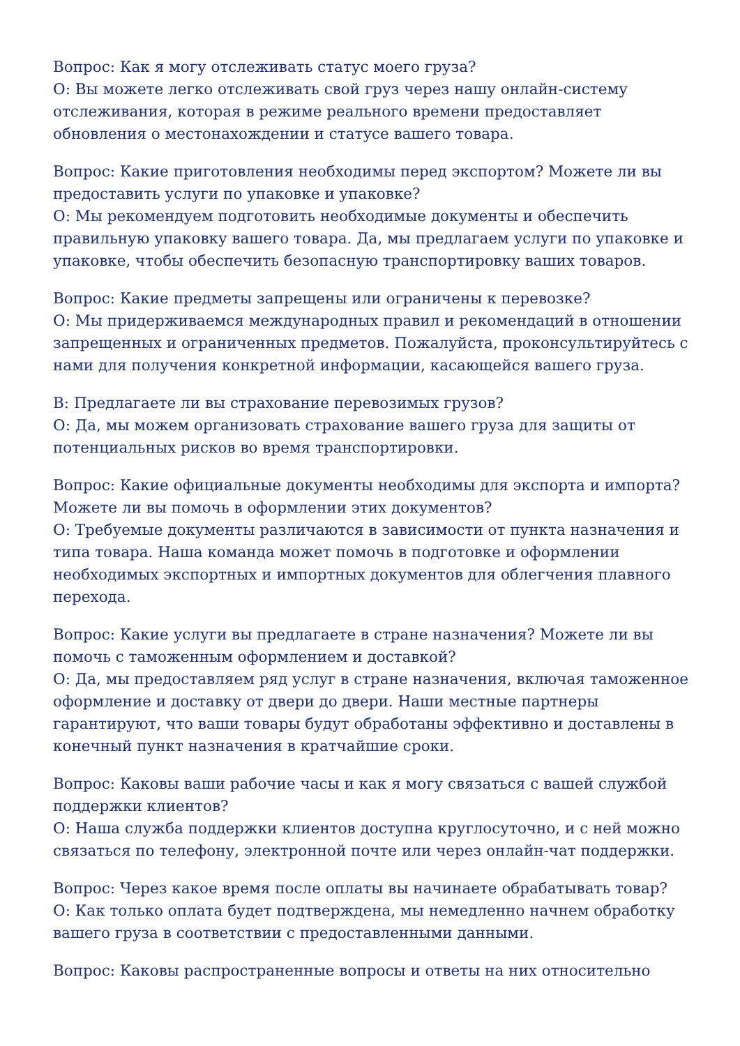Вопрос: Как я могу отслеживать статус моего груза?
О: Вы можете легко отслеживать свой груз через нашу онлайн-систему отслеживания, которая в режиме реального времени предоставляет обновления о местонахождении и статусе вашего товара.
Вопрос: Какие приготовления необходимы перед экспортом? Можете ли вы предоставить услуги по упаковке и упаковке?
О: Мы рекомендуем подготовить необходимые документы и обеспечить правильную упаковку вашего товара. Да, мы предлагаем услуги по упаковке и упаковке, чтобы обеспечить безопасную транспортировку ваших товаров.
Вопрос: Какие предметы запрещены или ограничены к перевозке?
О: Мы придерживаемся международных правил и рекомендаций в отношении запрещенных и ограниченных предметов. Пожалуйста, проконсультируйтесь с нами для получения конкретной информации, касающейся вашего груза.
В: Предлагаете ли вы страхование перевозимых грузов?
О: Да, мы можем организовать страхование вашего груза для защиты от потенциальных рисков во время транспортировки.
Вопрос: Какие официальные документы необходимы для экспорта и импорта? Можете ли вы помочь в оформлении этих документов?
О: Требуемые документы различаются в зависимости от пункта назначения и типа товара. Наша команда может помочь в подготовке и оформлении необходимых экспортных и импортных документов для облегчения плавного перехода.
Вопрос: Какие услуги вы предлагаете в стране назначения? Можете ли вы помочь с таможенным оформлением и доставкой?
О: Да, мы предоставляем ряд услуг в стране назначения, включая таможенное оформление и доставку от двери до двери. Наши местные партнеры гарантируют, что ваши товары будут обработаны эффективно и доставлены в конечный пункт назначения в кратчайшие сроки.
Вопрос: Каковы ваши рабочие часы и как я могу связаться с вашей службой поддержки клиентов?
О: Наша служба поддержки клиентов доступна круглосуточно, и с ней можно связаться по телефону, электронной почте или через онлайн-чат поддержки.
Вопрос: Через какое время после оплаты вы начинаете обрабатывать товар?
О: Как только оплата будет подтверждена, мы немедленно начнем обработку вашего груза в соответствии с предоставленными данными.
Вопрос: Каковы распространенные вопросы и ответы на них относительно